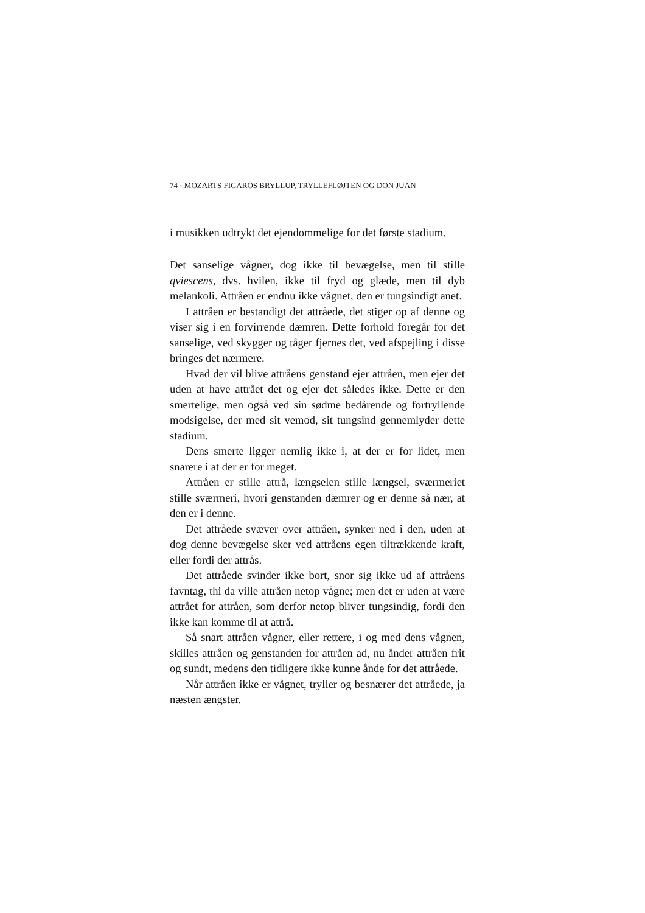74 · MOZARTS FIGAROS BRYLLUP, TRYLLEFLØJTEN OG DON JUAN
i musikken udtrykt det ejendommelige for det første stadium.
Det sanselige vågner, dog ikke til bevægelse, men til stille qviescens, dvs. hvilen, ikke til fryd og glæde, men til dyb melankoli. Attråen er endnu ikke vågnet, den er tungsindigt anet.
I attråen er bestandigt det attråede, det stiger op af denne og viser sig i en forvirrende dæmren. Dette forhold foregår for det sanselige, ved skygger og tåger fjernes det, ved afspejling i disse bringes det nærmere.
Hvad der vil blive attråens genstand ejer attråen, men ejer det uden at have attrået det og ejer det således ikke. Dette er den smertelige, men også ved sin sødme bedårende og fortryllende modsigelse, der med sit vemod, sit tungsind gennemlyder dette stadium.
Dens smerte ligger nemlig ikke i, at der er for lidet, men snarere i at der er for meget.
Attråen er stille attrå, længselen stille længsel, sværmeriet stille sværmeri, hvori genstanden dæmrer og er denne så nær, at den er i denne.
Det attråede svæver over attråen, synker ned i den, uden at dog denne bevægelse sker ved attråens egen tiltrækkende kraft, eller fordi der attrås.
Det attråede svinder ikke bort, snor sig ikke ud af attråens favntag, thi da ville attråen netop vågne; men det er uden at være attrået for attråen, som derfor netop bliver tungsindig, fordi den ikke kan komme til at attrå.
Så snart attråen vågner, eller rettere, i og med dens vågnen, skilles attråen og genstanden for attråen ad, nu ånder attråen frit og sundt, medens den tidligere ikke kunne ånde for det attråede.
Når attråen ikke er vågnet, tryller og besnærer det attråede, ja næsten ængster.